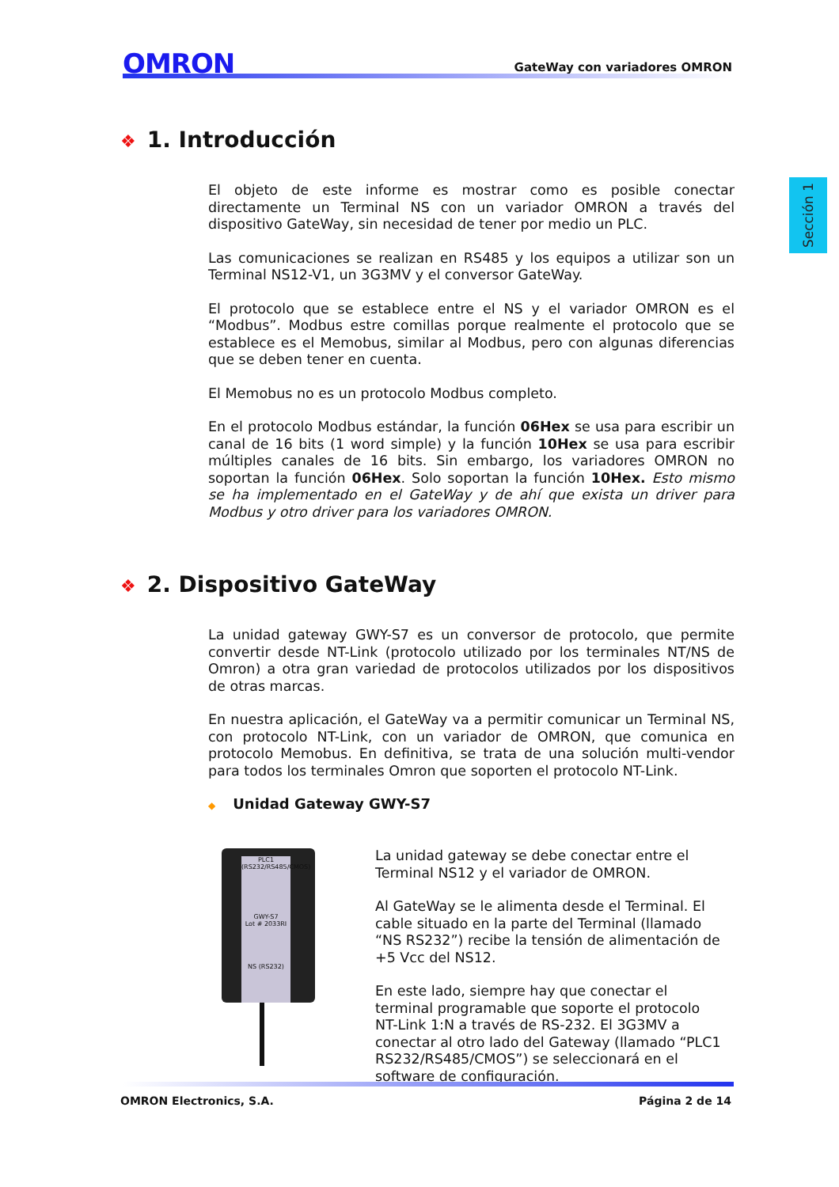OMRON
GateWay con variadores OMRON
Sección 1
❖ 1. Introducción
El objeto de este informe es mostrar como es posible conectar directamente un Terminal NS con un variador OMRON a través del dispositivo GateWay, sin necesidad de tener por medio un PLC.
Las comunicaciones se realizan en RS485 y los equipos a utilizar son un Terminal NS12-V1, un 3G3MV y el conversor GateWay.
El protocolo que se establece entre el NS y el variador OMRON es el “Modbus”. Modbus estre comillas porque realmente el protocolo que se establece es el Memobus, similar al Modbus, pero con algunas diferencias que se deben tener en cuenta.
El Memobus no es un protocolo Modbus completo.
En el protocolo Modbus estándar, la función 06Hex se usa para escribir un canal de 16 bits (1 word simple) y la función 10Hex se usa para escribir múltiples canales de 16 bits. Sin embargo, los variadores OMRON no soportan la función 06Hex. Solo soportan la función 10Hex. Esto mismo se ha implementado en el GateWay y de ahí que exista un driver para Modbus y otro driver para los variadores OMRON.
❖ 2. Dispositivo GateWay
La unidad gateway GWY-S7 es un conversor de protocolo, que permite convertir desde NT-Link (protocolo utilizado por los terminales NT/NS de Omron) a otra gran variedad de protocolos utilizados por los dispositivos de otras marcas.
En nuestra aplicación, el GateWay va a permitir comunicar un Terminal NS, con protocolo NT-Link, con un variador de OMRON, que comunica en protocolo Memobus. En definitiva, se trata de una solución multi-vendor para todos los terminales Omron que soporten el protocolo NT-Link.
◆ Unidad Gateway GWY-S7
PLC1
(RS232/RS485/CMOS)
GWY-S7
Lot # 2033RI
NS (RS232)
La unidad gateway se debe conectar entre el Terminal NS12 y el variador de OMRON.
Al GateWay se le alimenta desde el Terminal. El cable situado en la parte del Terminal (llamado “NS RS232”) recibe la tensión de alimentación de +5 Vcc del NS12.
En este lado, siempre hay que conectar el terminal programable que soporte el protocolo NT-Link 1:N a través de RS-232. El 3G3MV a conectar al otro lado del Gateway (llamado “PLC1 RS232/RS485/CMOS”) se seleccionará en el software de configuración.
OMRON Electronics, S.A. Página 2 de 14